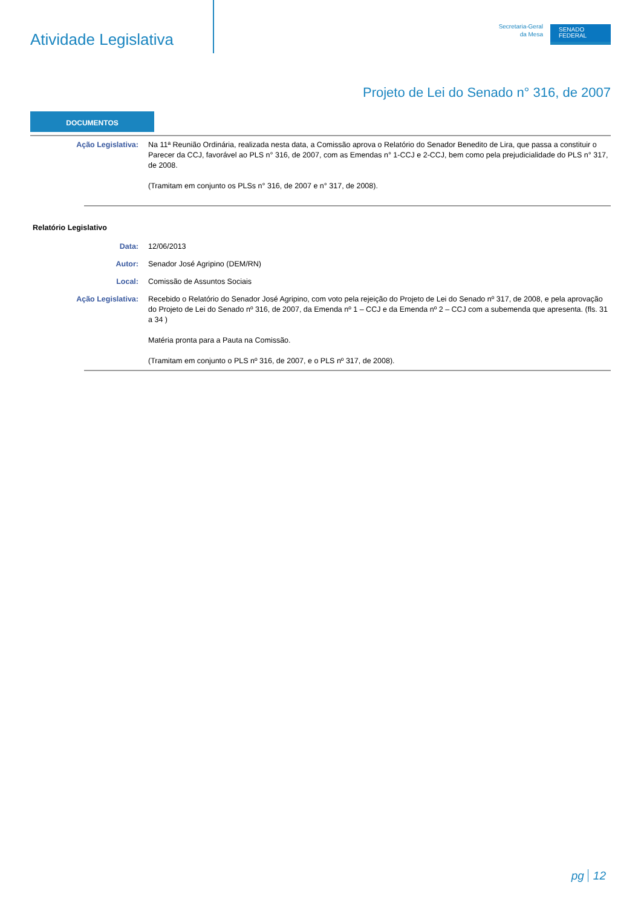Atividade Legislativa
Secretaria-Geral
da Mesa
SENADO
FEDERAL
Projeto de Lei do Senado n° 316, de 2007
DOCUMENTOS
| Ação Legislativa: | Na 11ª Reunião Ordinária, realizada nesta data, a Comissão aprova o Relatório do Senador Benedito de Lira, que passa a constituir o Parecer da CCJ, favorável ao PLS n° 316, de 2007, com as Emendas n° 1-CCJ e 2-CCJ, bem como pela prejudicialidade do PLS n° 317, de 2008. (Tramitam em conjunto os PLSs n° 316, de 2007 e n° 317, de 2008). |
Relatório Legislativo
| Data: | 12/06/2013 |
| Autor: | Senador José Agripino (DEM/RN) |
| Local: | Comissão de Assuntos Sociais |
| Ação Legislativa: | Recebido o Relatório do Senador José Agripino, com voto pela rejeição do Projeto de Lei do Senado nº 317, de 2008, e pela aprovação do Projeto de Lei do Senado nº 316, de 2007, da Emenda nº 1 – CCJ e da Emenda nº 2 – CCJ com a subemenda que apresenta. (fls. 31 a 34 ) Matéria pronta para a Pauta na Comissão. (Tramitam em conjunto o PLS nº 316, de 2007, e o PLS nº 317, de 2008). |
pg 12